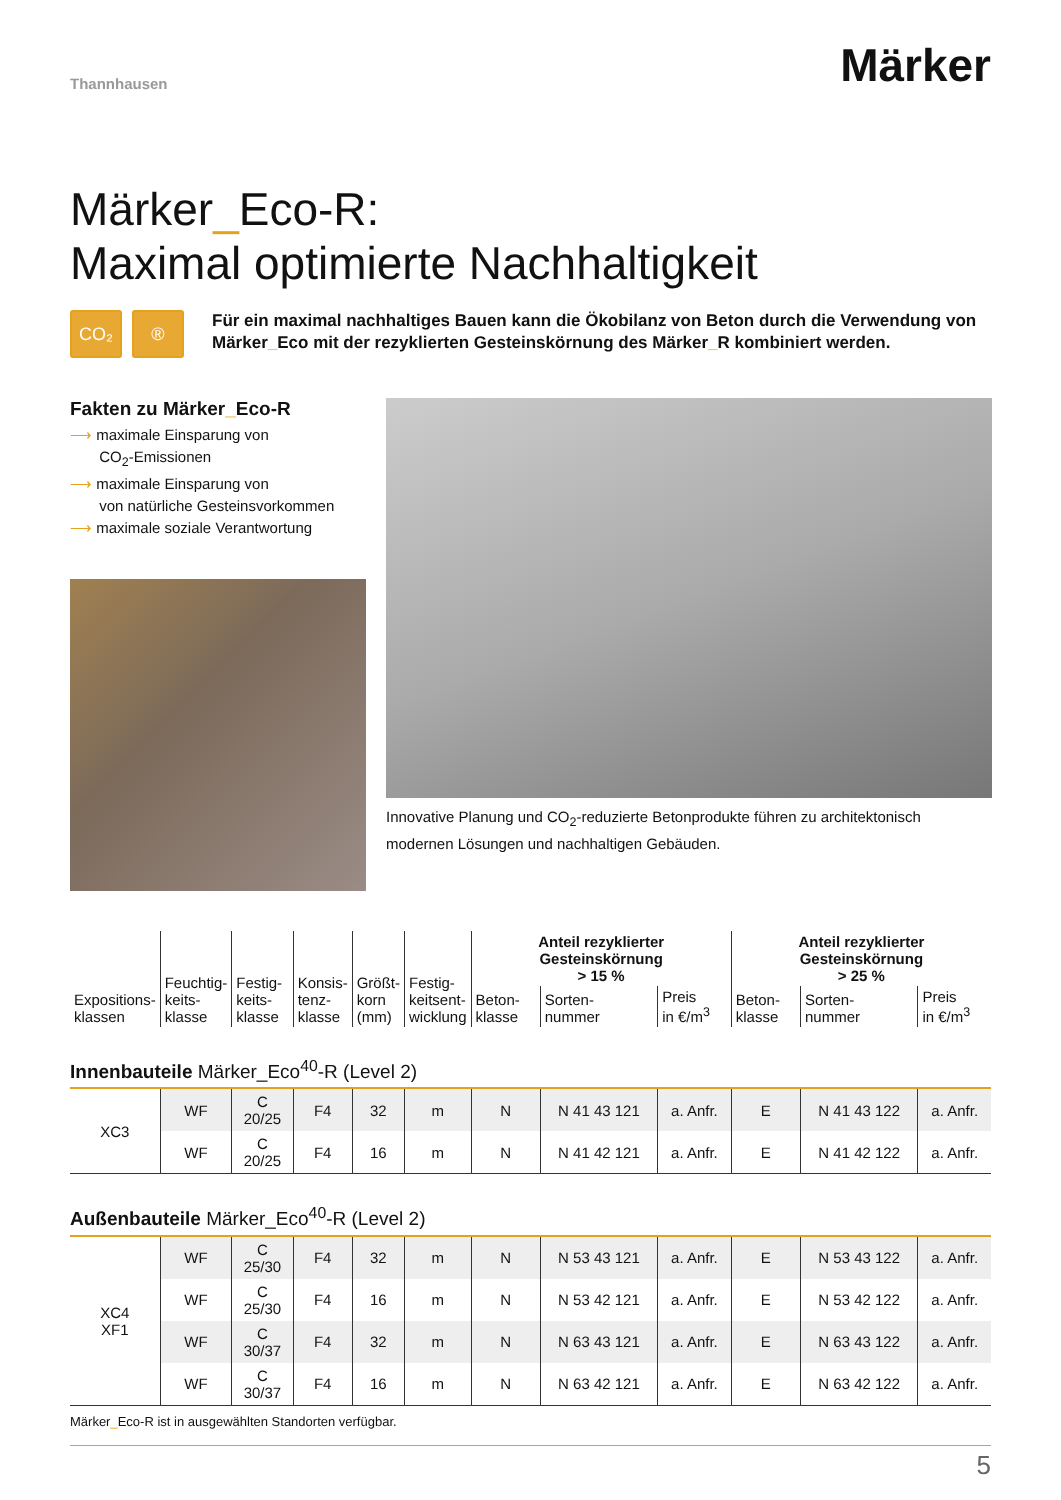Thannhausen Märker
Märker_Eco-R:
Maximal optimierte Nachhaltigkeit
CO₂ ®
Für ein maximal nachhaltiges Bauen kann die Ökobilanz von Beton durch die Verwendung von Märker_Eco mit der rezyklierten Gesteinskörnung des Märker_R kombiniert werden.
Fakten zu Märker_Eco-R
⟶ maximale Einsparung von
CO<sub>2</sub>-Emissionen
⟶ maximale Einsparung von
von natürliche Gesteinsvorkommen
⟶ maximale soziale Verantwortung
Innovative Planung und CO<sub>2</sub>-reduzierte Betonprodukte führen zu architektonisch modernen Lösungen und nachhaltigen Gebäuden.
| Expositions- klassen | Feuchtig- keits- klasse | Festig- keits- klasse | Konsis- tenz- klasse | Größt- korn (mm) | Festig- keitsent- wicklung | Anteil rezyklierter Gesteinskörnung > 15 % | | | Anteil rezyklierter Gesteinskörnung > 25 % | | |
| --- | --- | --- | --- | --- | --- | --- | --- | --- | --- | --- | --- |
| | | | | | | Beton- klasse | Sorten- nummer | Preis in €/m<sup>3</sup> | Beton- klasse | Sorten- nummer | Preis in €/m<sup>3</sup> |
| Innenbauteile Märker_Eco<sup>40</sup>-R (Level 2) | | | | | | | | | | | |
| XC3 | WF | C 20/25 | F4 | 32 | m | N | N 41 43 121 | a. Anfr. | E | N 41 43 122 | a. Anfr. |
| | WF | C 20/25 | F4 | 16 | m | N | N 41 42 121 | a. Anfr. | E | N 41 42 122 | a. Anfr. |
| Außenbauteile Märker_Eco<sup>40</sup>-R (Level 2) | | | | | | | | | | | |
| XC4 XF1 | WF | C 25/30 | F4 | 32 | m | N | N 53 43 121 | a. Anfr. | E | N 53 43 122 | a. Anfr. |
| | WF | C 25/30 | F4 | 16 | m | N | N 53 42 121 | a. Anfr. | E | N 53 42 122 | a. Anfr. |
| | WF | C 30/37 | F4 | 32 | m | N | N 63 43 121 | a. Anfr. | E | N 63 43 122 | a. Anfr. |
| | WF | C 30/37 | F4 | 16 | m | N | N 63 42 121 | a. Anfr. | E | N 63 42 122 | a. Anfr. |
Märker_Eco-R ist in ausgewählten Standorten verfügbar.
5